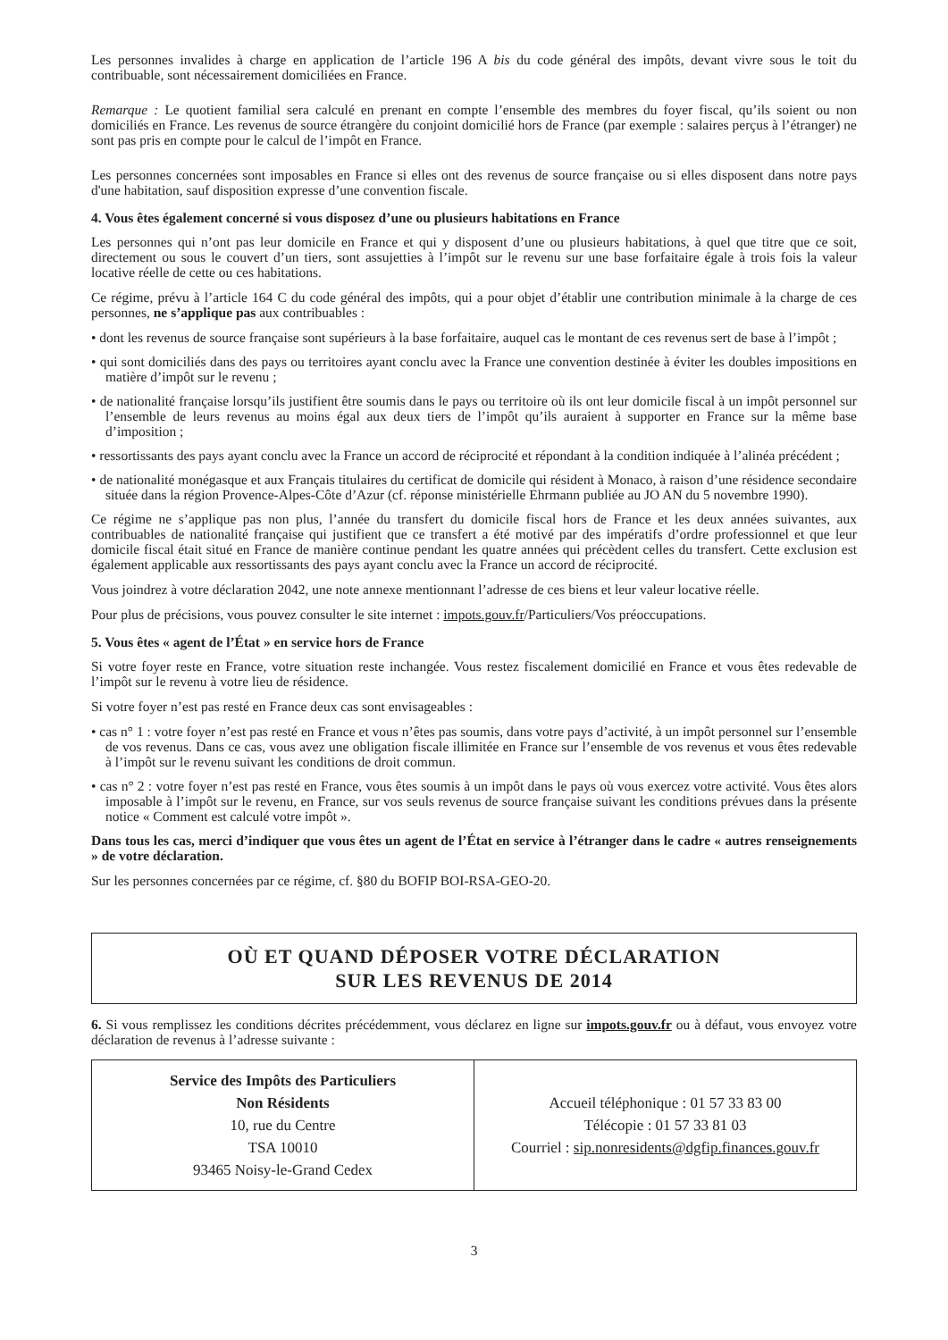Les personnes invalides à charge en application de l’article 196 A bis du code général des impôts, devant vivre sous le toit du contribuable, sont nécessairement domiciliées en France.
Remarque : Le quotient familial sera calculé en prenant en compte l’ensemble des membres du foyer fiscal, qu’ils soient ou non domiciliés en France. Les revenus de source étrangère du conjoint domicilié hors de France (par exemple : salaires perçus à l’étranger) ne sont pas pris en compte pour le calcul de l’impôt en France.
Les personnes concernées sont imposables en France si elles ont des revenus de source française ou si elles disposent dans notre pays d'une habitation, sauf disposition expresse d’une convention fiscale.
4. Vous êtes également concerné si vous disposez d’une ou plusieurs habitations en France
Les personnes qui n’ont pas leur domicile en France et qui y disposent d’une ou plusieurs habitations, à quel que titre que ce soit, directement ou sous le couvert d’un tiers, sont assujetties à l’impôt sur le revenu sur une base forfaitaire égale à trois fois la valeur locative réelle de cette ou ces habitations.
Ce régime, prévu à l’article 164 C du code général des impôts, qui a pour objet d’établir une contribution minimale à la charge de ces personnes, ne s’applique pas aux contribuables :
• dont les revenus de source française sont supérieurs à la base forfaitaire, auquel cas le montant de ces revenus sert de base à l’impôt ;
• qui sont domiciliés dans des pays ou territoires ayant conclu avec la France une convention destinée à éviter les doubles impositions en matière d’impôt sur le revenu ;
• de nationalité française lorsqu’ils justifient être soumis dans le pays ou territoire où ils ont leur domicile fiscal à un impôt personnel sur l’ensemble de leurs revenus au moins égal aux deux tiers de l’impôt qu’ils auraient à supporter en France sur la même base d’imposition ;
• ressortissants des pays ayant conclu avec la France un accord de réciprocité et répondant à la condition indiquée à l’alinéa précédent ;
• de nationalité monégasque et aux Français titulaires du certificat de domicile qui résident à Monaco, à raison d’une résidence secondaire située dans la région Provence-Alpes-Côte d’Azur (cf. réponse ministérielle Ehrmann publiée au JO AN du 5 novembre 1990).
Ce régime ne s’applique pas non plus, l’année du transfert du domicile fiscal hors de France et les deux années suivantes, aux contribuables de nationalité française qui justifient que ce transfert a été motivé par des impératifs d’ordre professionnel et que leur domicile fiscal était situé en France de manière continue pendant les quatre années qui précèdent celles du transfert. Cette exclusion est également applicable aux ressortissants des pays ayant conclu avec la France un accord de réciprocité.
Vous joindrez à votre déclaration 2042, une note annexe mentionnant l’adresse de ces biens et leur valeur locative réelle.
Pour plus de précisions, vous pouvez consulter le site internet : impots.gouv.fr/Particuliers/Vos préoccupations.
5. Vous êtes « agent de l’État » en service hors de France
Si votre foyer reste en France, votre situation reste inchangée. Vous restez fiscalement domicilié en France et vous êtes redevable de l’impôt sur le revenu à votre lieu de résidence.
Si votre foyer n’est pas resté en France deux cas sont envisageables :
• cas n° 1 : votre foyer n’est pas resté en France et vous n’êtes pas soumis, dans votre pays d’activité, à un impôt personnel sur l’ensemble de vos revenus. Dans ce cas, vous avez une obligation fiscale illimitée en France sur l’ensemble de vos revenus et vous êtes redevable à l’impôt sur le revenu suivant les conditions de droit commun.
• cas n° 2 : votre foyer n’est pas resté en France, vous êtes soumis à un impôt dans le pays où vous exercez votre activité. Vous êtes alors imposable à l’impôt sur le revenu, en France, sur vos seuls revenus de source française suivant les conditions prévues dans la présente notice « Comment est calculé votre impôt ».
Dans tous les cas, merci d’indiquer que vous êtes un agent de l’État en service à l’étranger dans le cadre « autres renseignements » de votre déclaration.
Sur les personnes concernées par ce régime, cf. §80 du BOFIP BOI-RSA-GEO-20.
OÙ ET QUAND DÉPOSER VOTRE DÉCLARATION
SUR LES REVENUS DE 2014
6. Si vous remplissez les conditions décrites précédemment, vous déclarez en ligne sur impots.gouv.fr ou à défaut, vous envoyez votre déclaration de revenus à l’adresse suivante :
| Service des Impôts des Particuliers Non Résidents 10, rue du Centre TSA 10010 93465 Noisy-le-Grand Cedex | Accueil téléphonique : 01 57 33 83 00 Télécopie : 01 57 33 81 03 Courriel : sip.nonresidents@dgfip.finances.gouv.fr |
3